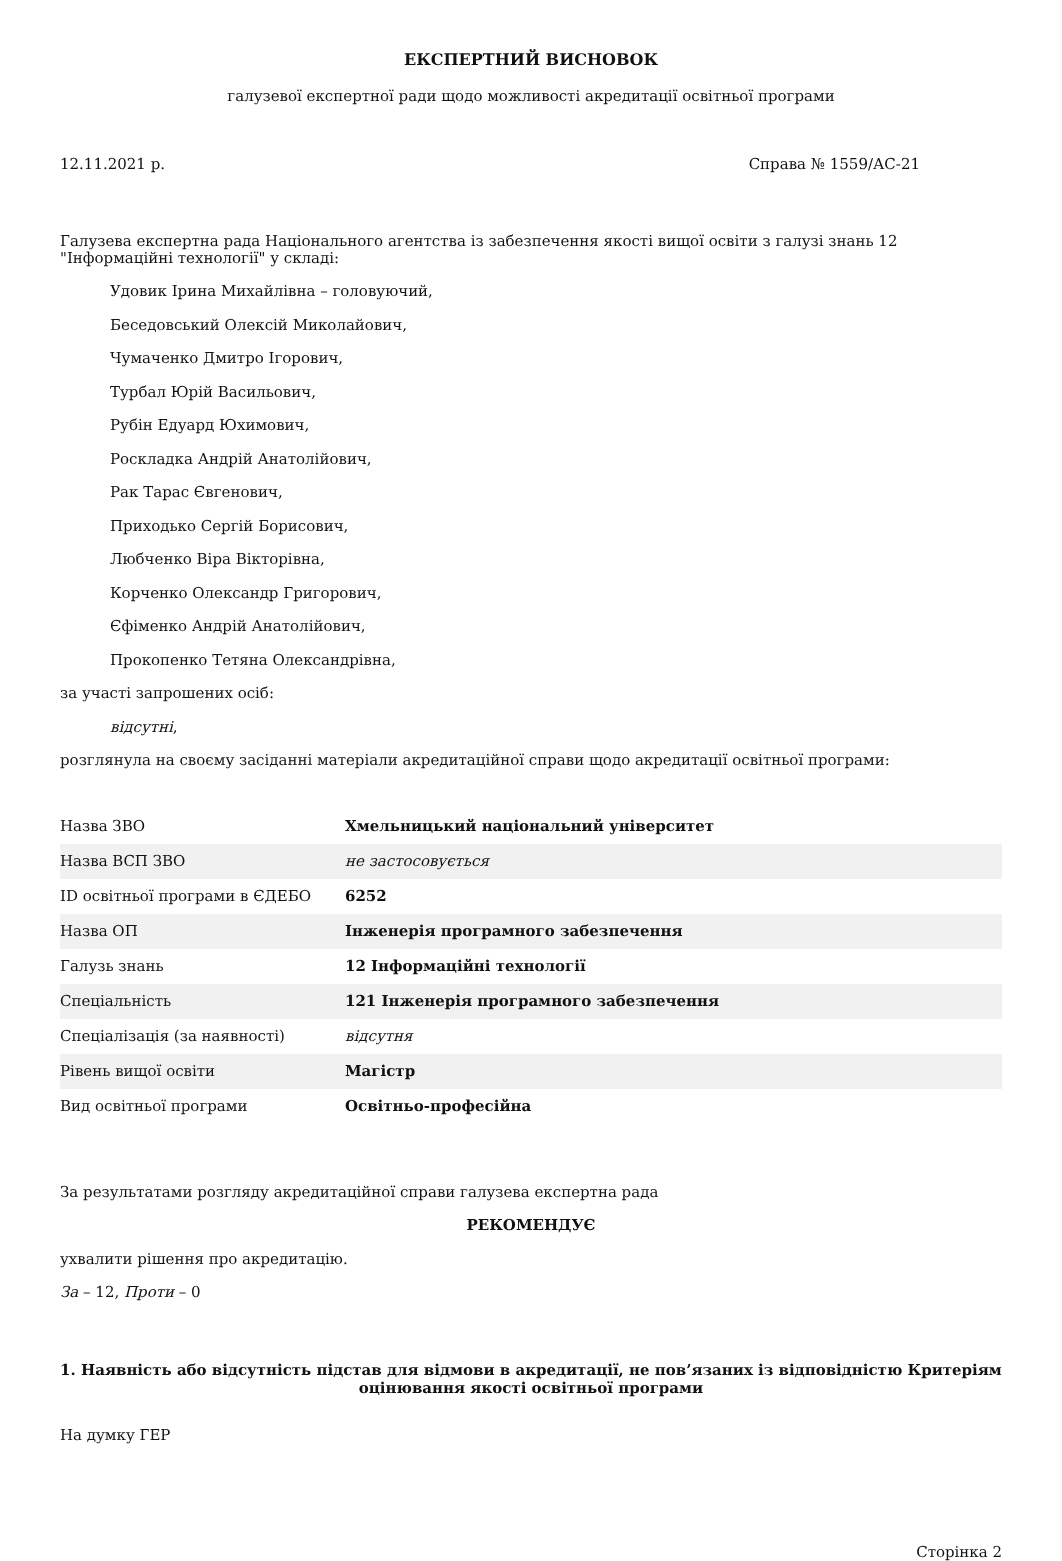ЕКСПЕРТНИЙ ВИСНОВОК
галузевої експертної ради щодо можливості акредитації освітньої програми
12.11.2021 р. Справа № 1559/АС-21
Галузева експертна рада Національного агентства із забезпечення якості вищої освіти з галузі знань 12 "Інформаційні технології" у складі:
Удовик Ірина Михайлівна – головуючий,
Беседовський Олексій Миколайович,
Чумаченко Дмитро Ігорович,
Турбал Юрій Васильович,
Рубін Едуард Юхимович,
Роскладка Андрій Анатолійович,
Рак Тарас Євгенович,
Приходько Сергій Борисович,
Любченко Віра Вікторівна,
Корченко Олександр Григорович,
Єфіменко Андрій Анатолійович,
Прокопенко Тетяна Олександрівна,
за участі запрошених осіб:
відсутні,
розглянула на своєму засіданні матеріали акредитаційної справи щодо акредитації освітньої програми:
| Назва ЗВО | Хмельницький національний університет |
| Назва ВСП ЗВО | не застосовується |
| ID освітньої програми в ЄДЕБО | 6252 |
| Назва ОП | Інженерія програмного забезпечення |
| Галузь знань | 12 Інформаційні технології |
| Спеціальність | 121 Інженерія програмного забезпечення |
| Спеціалізація (за наявності) | відсутня |
| Рівень вищої освіти | Магістр |
| Вид освітньої програми | Освітньо-професійна |
За результатами розгляду акредитаційної справи галузева експертна рада
РЕКОМЕНДУЄ
ухвалити рішення про акредитацію.
За – 12, Проти – 0
1. Наявність або відсутність підстав для відмови в акредитації, не пов’язаних із відповідністю Критеріям оцінювання якості освітньої програми
На думку ГЕР
Сторінка 2